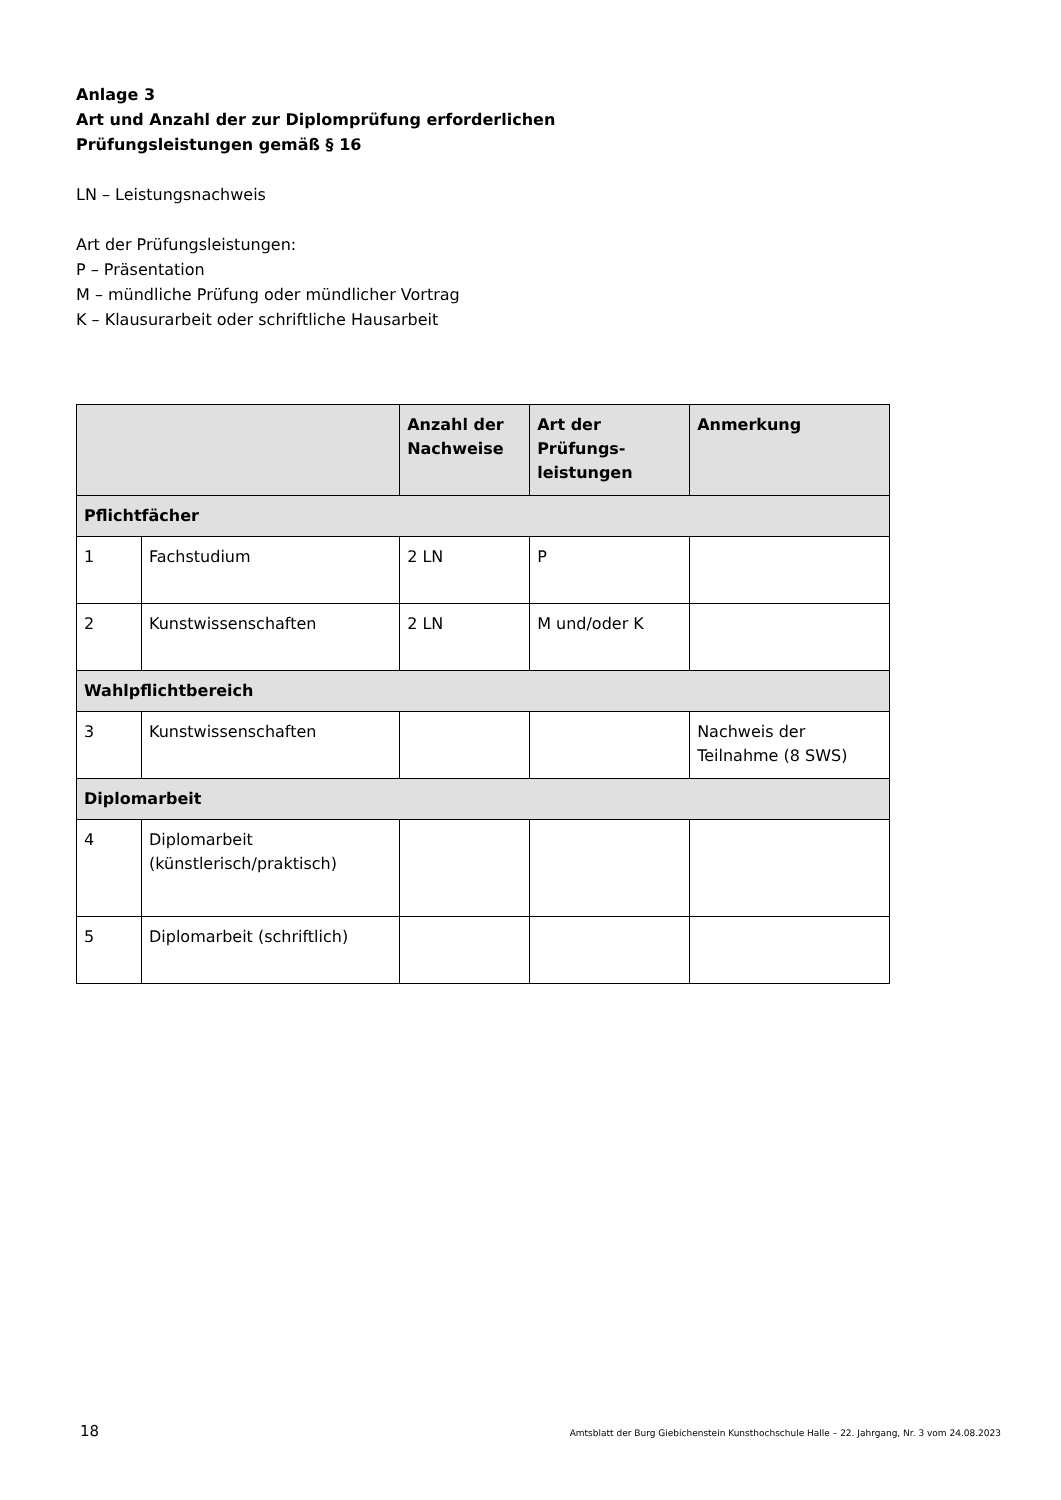Anlage 3
Art und Anzahl der zur Diplomprüfung erforderlichen
Prüfungsleistungen gemäß § 16
LN – Leistungsnachweis
Art der Prüfungsleistungen:
P – Präsentation
M – mündliche Prüfung oder mündlicher Vortrag
K – Klausurarbeit oder schriftliche Hausarbeit
| | | Anzahl der Nachweise | Art der Prüfungs-leistungen | Anmerkung |
| --- | --- | --- | --- | --- |
| Pflichtfächer | | | | |
| 1 | Fachstudium | 2 LN | P | |
| 2 | Kunstwissenschaften | 2 LN | M und/oder K | |
| Wahlpflichtbereich | | | | |
| 3 | Kunstwissenschaften | | | Nachweis der Teilnahme (8 SWS) |
| Diplomarbeit | | | | |
| 4 | Diplomarbeit (künstlerisch/praktisch) | | | |
| 5 | Diplomarbeit (schriftlich) | | | |
18 Amtsblatt der Burg Giebichenstein Kunsthochschule Halle – 22. Jahrgang, Nr. 3 vom 24.08.2023